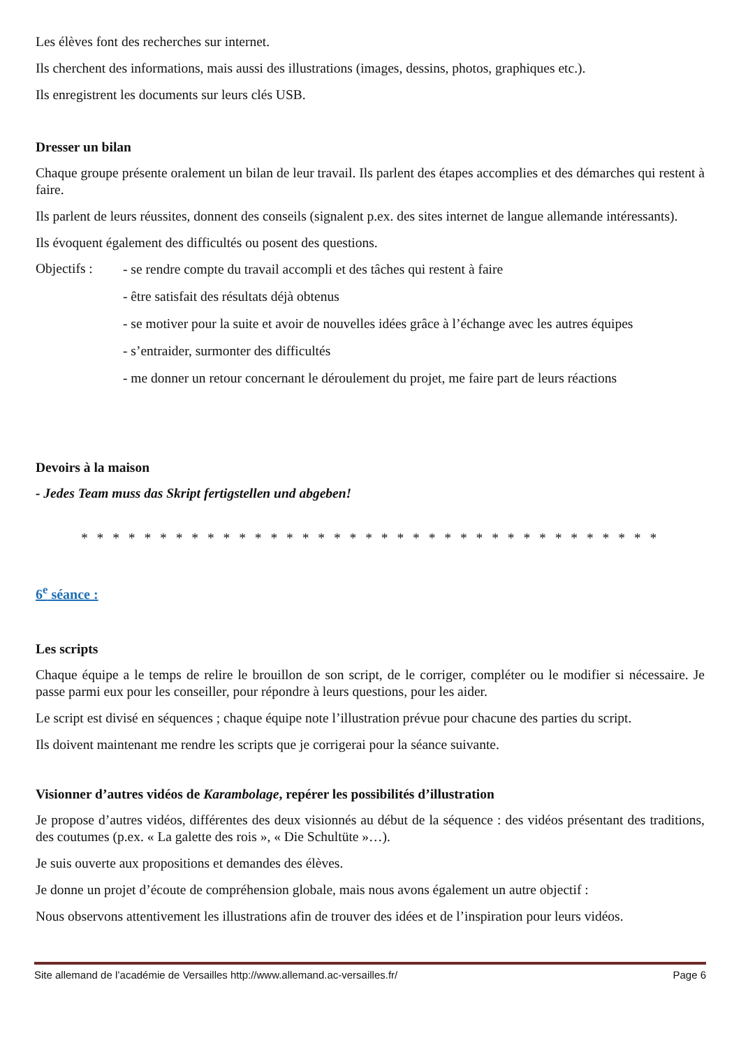Les élèves font des recherches sur internet.
Ils cherchent des informations, mais aussi des illustrations (images, dessins, photos, graphiques etc.).
Ils enregistrent les documents sur leurs clés USB.
Dresser un bilan
Chaque groupe présente oralement un bilan de leur travail. Ils parlent des étapes accomplies et des démarches qui restent à faire.
Ils parlent de leurs réussites, donnent des conseils (signalent p.ex. des sites internet de langue allemande intéressants).
Ils évoquent également des difficultés ou posent des questions.
Objectifs :
- se rendre compte du travail accompli et des tâches qui restent à faire
- être satisfait des résultats déjà obtenus
- se motiver pour la suite et avoir de nouvelles idées grâce à l’échange avec les autres équipes
- s’entraider, surmonter des difficultés
- me donner un retour concernant le déroulement du projet, me faire part de leurs réactions
Devoirs à la maison
- Jedes Team muss das Skript fertigstellen und abgeben!
* * * * * * * * * * * * * * * * * * * * * * * * * * * * * * * * * * * * *
6<sup>e</sup> séance :
Les scripts
Chaque équipe a le temps de relire le brouillon de son script, de le corriger, compléter ou le modifier si nécessaire. Je passe parmi eux pour les conseiller, pour répondre à leurs questions, pour les aider.
Le script est divisé en séquences ; chaque équipe note l’illustration prévue pour chacune des parties du script.
Ils doivent maintenant me rendre les scripts que je corrigerai pour la séance suivante.
Visionner d’autres vidéos de Karambolage, repérer les possibilités d’illustration
Je propose d’autres vidéos, différentes des deux visionnés au début de la séquence : des vidéos présentant des traditions, des coutumes (p.ex. « La galette des rois », « Die Schultüte »…).
Je suis ouverte aux propositions et demandes des élèves.
Je donne un projet d’écoute de compréhension globale, mais nous avons également un autre objectif :
Nous observons attentivement les illustrations afin de trouver des idées et de l’inspiration pour leurs vidéos.
Site allemand de l’académie de Versailles http://www.allemand.ac-versailles.fr/ Page 6